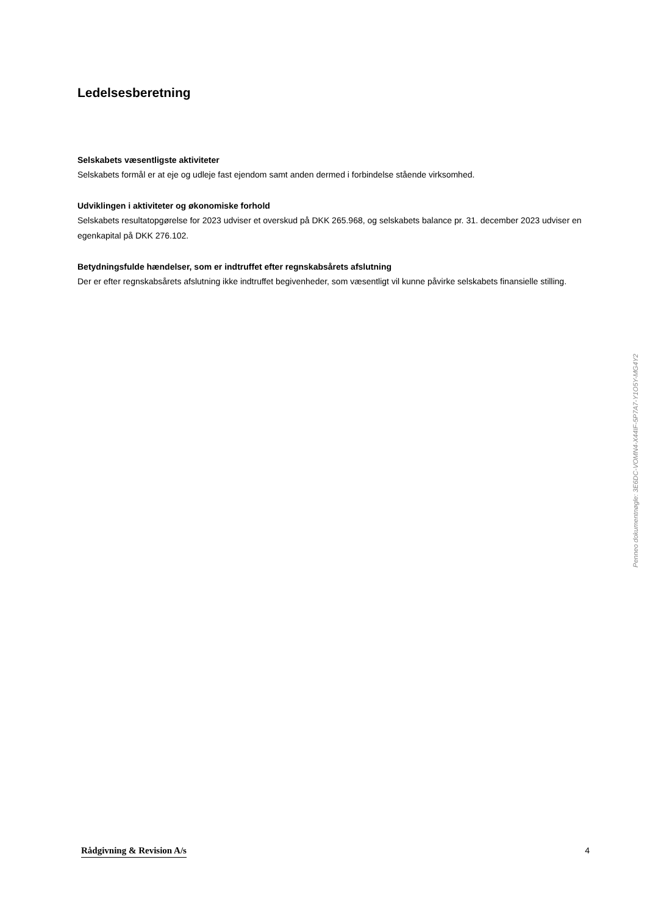Ledelsesberetning
Selskabets væsentligste aktiviteter
Selskabets formål er at eje og udleje fast ejendom samt anden dermed i forbindelse stående virksomhed.
Udviklingen i aktiviteter og økonomiske forhold
Selskabets resultatopgørelse for 2023 udviser et overskud på DKK 265.968, og selskabets balance pr. 31. december 2023 udviser en egenkapital på DKK 276.102.
Betydningsfulde hændelser, som er indtruffet efter regnskabsårets afslutning
Der er efter regnskabsårets afslutning ikke indtruffet begivenheder, som væsentligt vil kunne påvirke selskabets finansielle stilling.
Penneo dokumentnøgle: 3E6DC-VOMN4-X44IF-5P7A7-Y1O5Y-MG4Y2
Rådgivning & Revision A/s 4